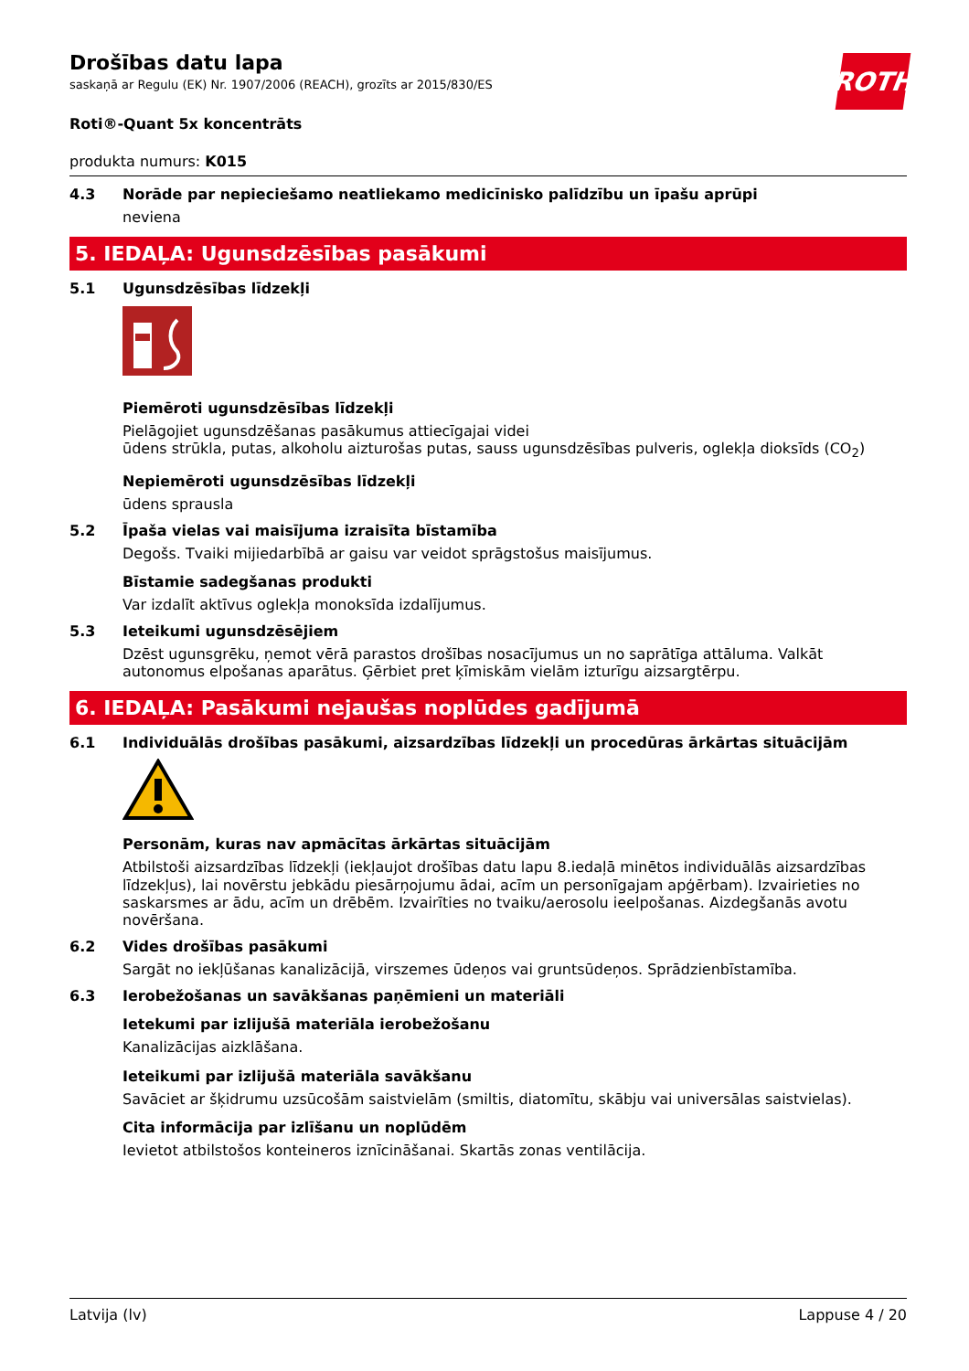ROTH
Drošības datu lapa
saskaņā ar Regulu (EK) Nr. 1907/2006 (REACH), grozīts ar 2015/830/ES
Roti®-Quant 5x koncentrāts
produkta numurs: K015
4.3 Norāde par nepieciešamo neatliekamo medicīnisko palīdzību un īpašu aprūpi
neviena
5. IEDAĻA: Ugunsdzēsības pasākumi
5.1 Ugunsdzēsības līdzekļi
Piemēroti ugunsdzēsības līdzekļi
Pielāgojiet ugunsdzēšanas pasākumus attiecīgajai videi
ūdens strūkla, putas, alkoholu aizturošas putas, sauss ugunsdzēsības pulveris, oglekļa dioksīds (CO<sub>2</sub>)
Nepiemēroti ugunsdzēsības līdzekļi
ūdens sprausla
5.2 Īpaša vielas vai maisījuma izraisīta bīstamība
Degošs. Tvaiki mijiedarbībā ar gaisu var veidot sprāgstošus maisījumus.
Bīstamie sadegšanas produkti
Var izdalīt aktīvus oglekļa monoksīda izdalījumus.
5.3 Ieteikumi ugunsdzēsējiem
Dzēst ugunsgrēku, ņemot vērā parastos drošības nosacījumus un no saprātīga attāluma. Valkāt autonomus elpošanas aparātus. Ģērbiet pret ķīmiskām vielām izturīgu aizsargtērpu.
6. IEDAĻA: Pasākumi nejaušas noplūdes gadījumā
6.1 Individuālās drošības pasākumi, aizsardzības līdzekļi un procedūras ārkārtas situācijām
Personām, kuras nav apmācītas ārkārtas situācijām
Atbilstoši aizsardzības līdzekļi (iekļaujot drošības datu lapu 8.iedaļā minētos individuālās aizsardzības līdzekļus), lai novērstu jebkādu piesārņojumu ādai, acīm un personīgajam apģērbam). Izvairieties no saskarsmes ar ādu, acīm un drēbēm. Izvairīties no tvaiku/aerosolu ieelpošanas. Aizdegšanās avotu novēršana.
6.2 Vides drošības pasākumi
Sargāt no iekļūšanas kanalizācijā, virszemes ūdeņos vai gruntsūdeņos. Sprādzienbīstamība.
6.3 Ierobežošanas un savākšanas paņēmieni un materiāli
Ietekumi par izlijušā materiāla ierobežošanu
Kanalizācijas aizklāšana.
Ieteikumi par izlijušā materiāla savākšanu
Savāciet ar šķidrumu uzsūcošām saistvielām (smiltis, diatomītu, skābju vai universālas saistvielas).
Cita informācija par izlīšanu un noplūdēm
Ievietot atbilstošos konteineros iznīcināšanai. Skartās zonas ventilācija.
Latvija (lv) Lappuse 4 / 20